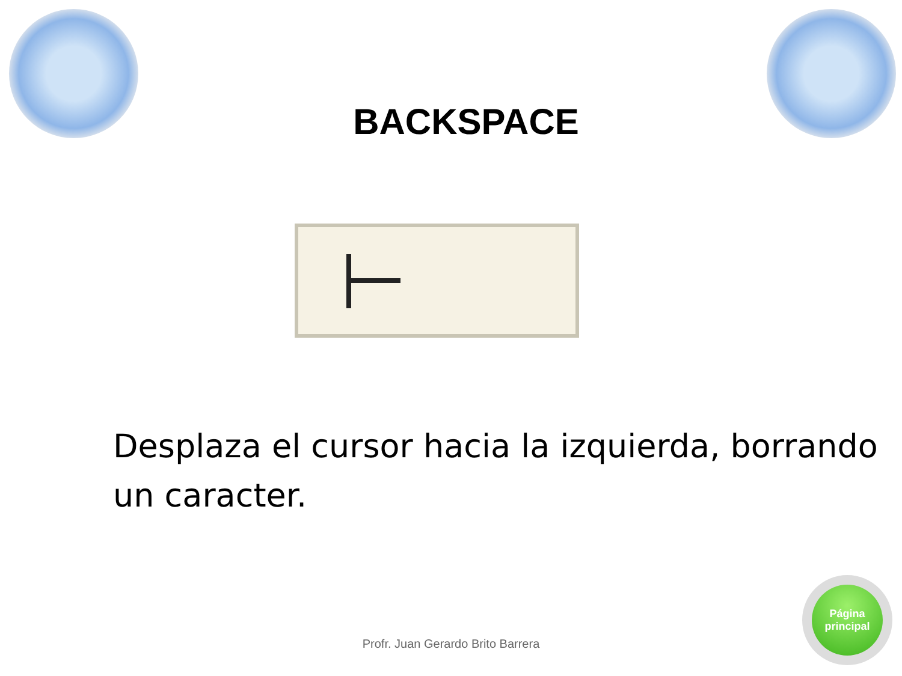BACKSPACE
Desplaza el cursor hacia la izquierda, borrando un caracter.
Profr. Juan Gerardo Brito Barrera
Página
principal